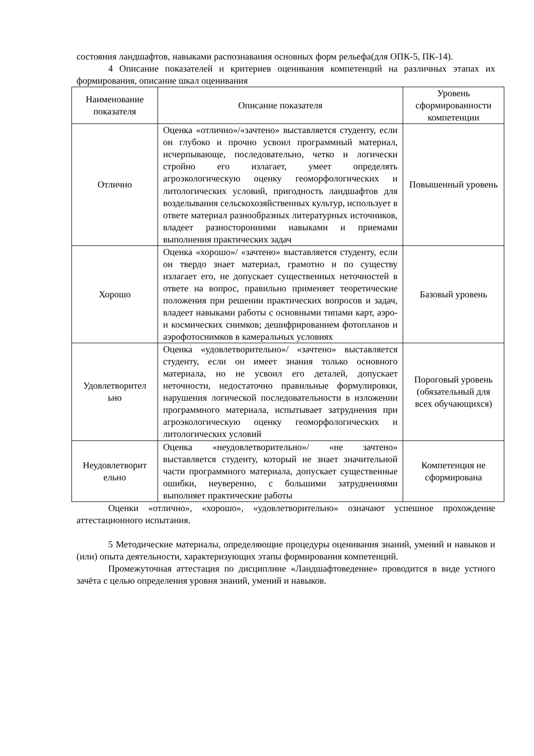состояния ландшафтов, навыками распознавания основных форм рельефа(для ОПК-5, ПК-14).
4 Описание показателей и критериев оценивания компетенций на различных этапах их формирования, описание шкал оценивания
| Наименование показателя | Описание показателя | Уровень сформированности компетенции |
| --- | --- | --- |
| Отлично | Оценка «отлично»/«зачтено» выставляется студенту, если он глубоко и прочно усвоил программный материал, исчерпывающе, последовательно, четко и логически стройно его излагает, умеет определять агроэкологическую оценку геоморфологических и литологических условий, пригодность ландшафтов для возделывания сельскохозяйственных культур, использует в ответе материал разнообразных литературных источников, владеет разносторонними навыками и приемами выполнения практических задач | Повышенный уровень |
| Хорошо | Оценка «хорошо»/ «зачтено» выставляется студенту, если он твердо знает материал, грамотно и по существу излагает его, не допускает существенных неточностей в ответе на вопрос, правильно применяет теоретические положения при решении практических вопросов и задач, владеет навыками работы с основными типами карт, аэро- и космических снимков; дешифрированием фотопланов и аэрофотоснимков в камеральных условиях | Базовый уровень |
| Удовлетворител ьно | Оценка «удовлетворительно»/ «зачтено» выставляется студенту, если он имеет знания только основного материала, но не усвоил его деталей, допускает неточности, недостаточно правильные формулировки, нарушения логической последовательности в изложении программного материала, испытывает затруднения при агроэкологическую оценку геоморфологических и литологических условий | Пороговый уровень (обязательный для всех обучающихся) |
| Неудовлетворит ельно | Оценка «неудовлетворительно»/ «не зачтено» выставляется студенту, который не знает значительной части программного материала, допускает существенные ошибки, неуверенно, с большими затруднениями выполняет практические работы | Компетенция не сформирована |
Оценки «отлично», «хорошо», «удовлетворительно» означают успешное прохождение аттестационного испытания.
5 Методические материалы, определяющие процедуры оценивания знаний, умений и навыков и (или) опыта деятельности, характеризующих этапы формирования компетенций.
Промежуточная аттестация по дисциплине «Ландшафтоведение» проводится в виде устного зачёта с целью определения уровня знаний, умений и навыков.